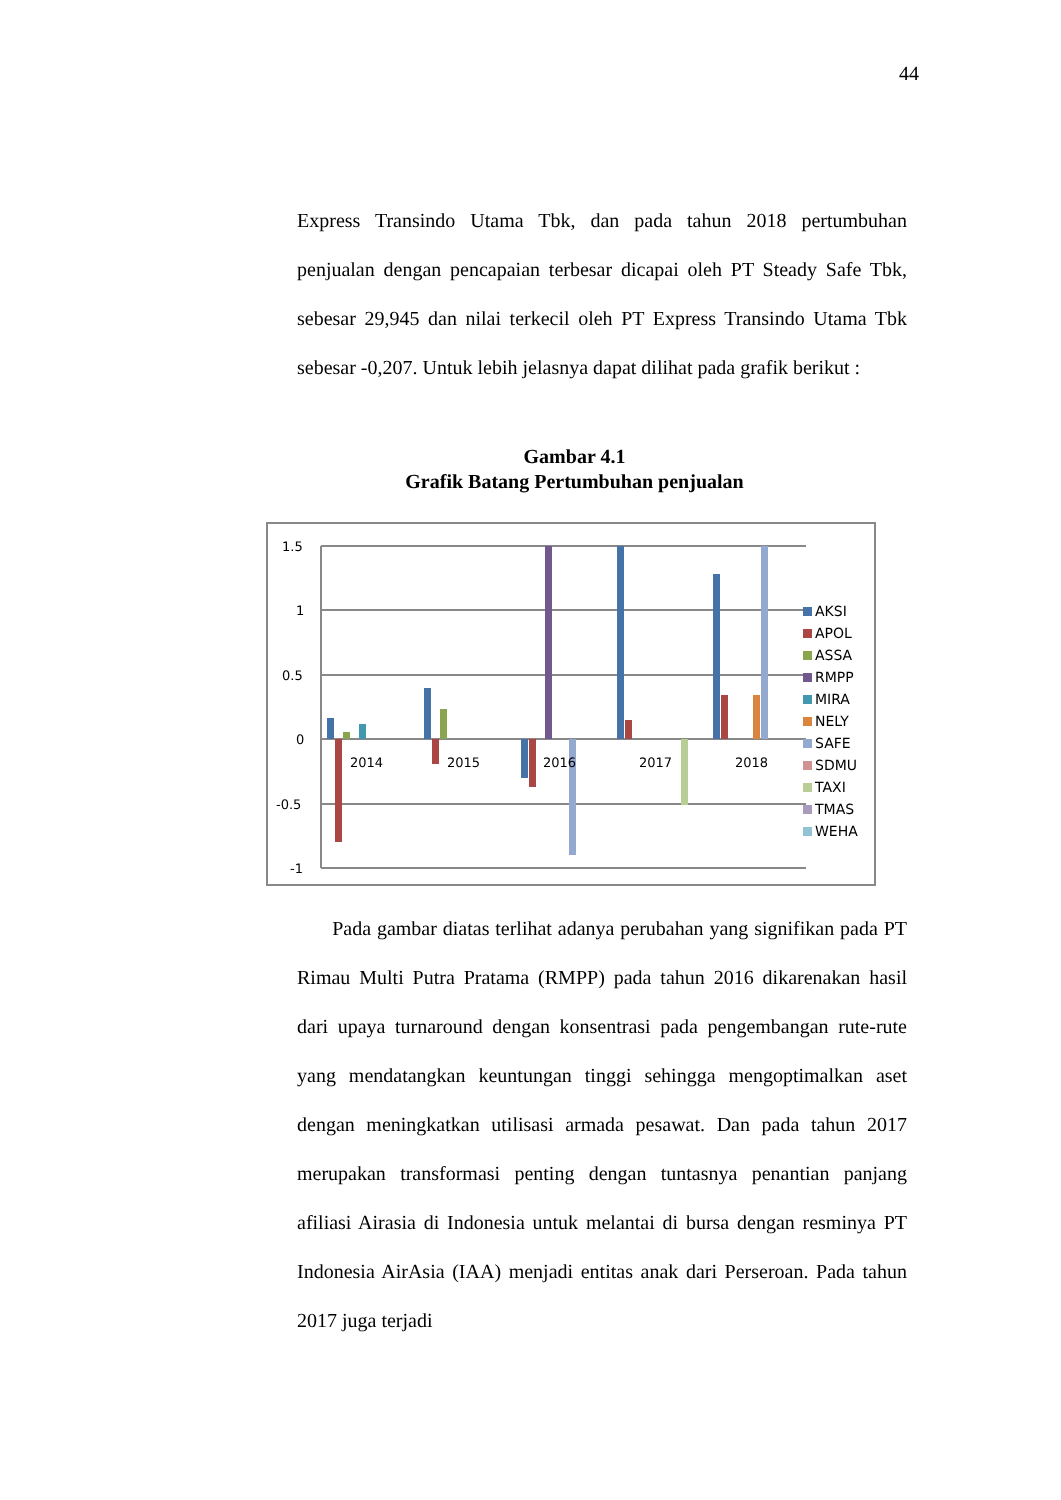44
Express Transindo Utama Tbk, dan pada tahun 2018 pertumbuhan penjualan dengan pencapaian terbesar dicapai oleh PT Steady Safe Tbk, sebesar 29,945 dan nilai terkecil oleh PT Express Transindo Utama Tbk sebesar -0,207. Untuk lebih jelasnya dapat dilihat pada grafik berikut :
Gambar 4.1
Grafik Batang Pertumbuhan penjualan
1.5
1
0.5
0
-0.5
-1
2014
2015
2016
2017
2018
AKSI
APOL
ASSA
RMPP
MIRA
NELY
SAFE
SDMU
TAXI
TMAS
WEHA
Pada gambar diatas terlihat adanya perubahan yang signifikan pada PT Rimau Multi Putra Pratama (RMPP) pada tahun 2016 dikarenakan hasil dari upaya turnaround dengan konsentrasi pada pengembangan rute-rute yang mendatangkan keuntungan tinggi sehingga mengoptimalkan aset dengan meningkatkan utilisasi armada pesawat. Dan pada tahun 2017 merupakan transformasi penting dengan tuntasnya penantian panjang afiliasi Airasia di Indonesia untuk melantai di bursa dengan resminya PT Indonesia AirAsia (IAA) menjadi entitas anak dari Perseroan. Pada tahun 2017 juga terjadi